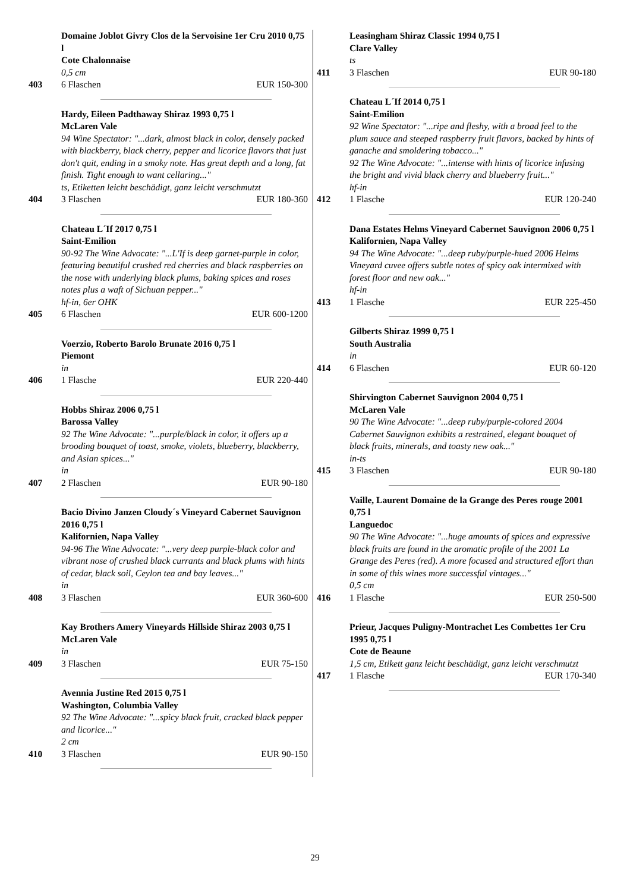Domaine Joblot Givry Clos de la Servoisine 1er Cru 2010 0,75 l
Cote Chalonnaise
0,5 cm
403 6 Flaschen EUR 150-300
Hardy, Eileen Padthaway Shiraz 1993 0,75 l
McLaren Vale
94 Wine Spectator: "...dark, almost black in color, densely packed with blackberry, black cherry, pepper and licorice flavors that just don't quit, ending in a smoky note. Has great depth and a long, fat finish. Tight enough to want cellaring..."
ts, Etiketten leicht beschädigt, ganz leicht verschmutzt
404 3 Flaschen EUR 180-360
Chateau L´If 2017 0,75 l
Saint-Emilion
90-92 The Wine Advocate: "...L'If is deep garnet-purple in color, featuring beautiful crushed red cherries and black raspberries on the nose with underlying black plums, baking spices and roses notes plus a waft of Sichuan pepper..."
hf-in, 6er OHK
405 6 Flaschen EUR 600-1200
Voerzio, Roberto Barolo Brunate 2016 0,75 l
Piemont
in
406 1 Flasche EUR 220-440
Hobbs Shiraz 2006 0,75 l
Barossa Valley
92 The Wine Advocate: "...purple/black in color, it offers up a brooding bouquet of toast, smoke, violets, blueberry, blackberry, and Asian spices..."
in
407 2 Flaschen EUR 90-180
Bacio Divino Janzen Cloudy´s Vineyard Cabernet Sauvignon 2016 0,75 l
Kalifornien, Napa Valley
94-96 The Wine Advocate: "...very deep purple-black color and vibrant nose of crushed black currants and black plums with hints of cedar, black soil, Ceylon tea and bay leaves..."
in
408 3 Flaschen EUR 360-600
Kay Brothers Amery Vineyards Hillside Shiraz 2003 0,75 l
McLaren Vale
in
409 3 Flaschen EUR 75-150
Avennia Justine Red 2015 0,75 l
Washington, Columbia Valley
92 The Wine Advocate: "...spicy black fruit, cracked black pepper and licorice..."
2 cm
410 3 Flaschen EUR 90-150
Leasingham Shiraz Classic 1994 0,75 l
Clare Valley
ts
411 3 Flaschen EUR 90-180
Chateau L´If 2014 0,75 l
Saint-Emilion
92 Wine Spectator: "...ripe and fleshy, with a broad feel to the plum sauce and steeped raspberry fruit flavors, backed by hints of ganache and smoldering tobacco..."
92 The Wine Advocate: "...intense with hints of licorice infusing the bright and vivid black cherry and blueberry fruit..."
hf-in
412 1 Flasche EUR 120-240
Dana Estates Helms Vineyard Cabernet Sauvignon 2006 0,75 l
Kalifornien, Napa Valley
94 The Wine Advocate: "...deep ruby/purple-hued 2006 Helms Vineyard cuvee offers subtle notes of spicy oak intermixed with forest floor and new oak..."
hf-in
413 1 Flasche EUR 225-450
Gilberts Shiraz 1999 0,75 l
South Australia
in
414 6 Flaschen EUR 60-120
Shirvington Cabernet Sauvignon 2004 0,75 l
McLaren Vale
90 The Wine Advocate: "...deep ruby/purple-colored 2004 Cabernet Sauvignon exhibits a restrained, elegant bouquet of black fruits, minerals, and toasty new oak..."
in-ts
415 3 Flaschen EUR 90-180
Vaille, Laurent Domaine de la Grange des Peres rouge 2001 0,75 l
Languedoc
90 The Wine Advocate: "...huge amounts of spices and expressive black fruits are found in the aromatic profile of the 2001 La Grange des Peres (red). A more focused and structured effort than in some of this wines more successful vintages..."
0,5 cm
416 1 Flasche EUR 250-500
Prieur, Jacques Puligny-Montrachet Les Combettes 1er Cru 1995 0,75 l
Cote de Beaune
1,5 cm, Etikett ganz leicht beschädigt, ganz leicht verschmutzt
417 1 Flasche EUR 170-340
29